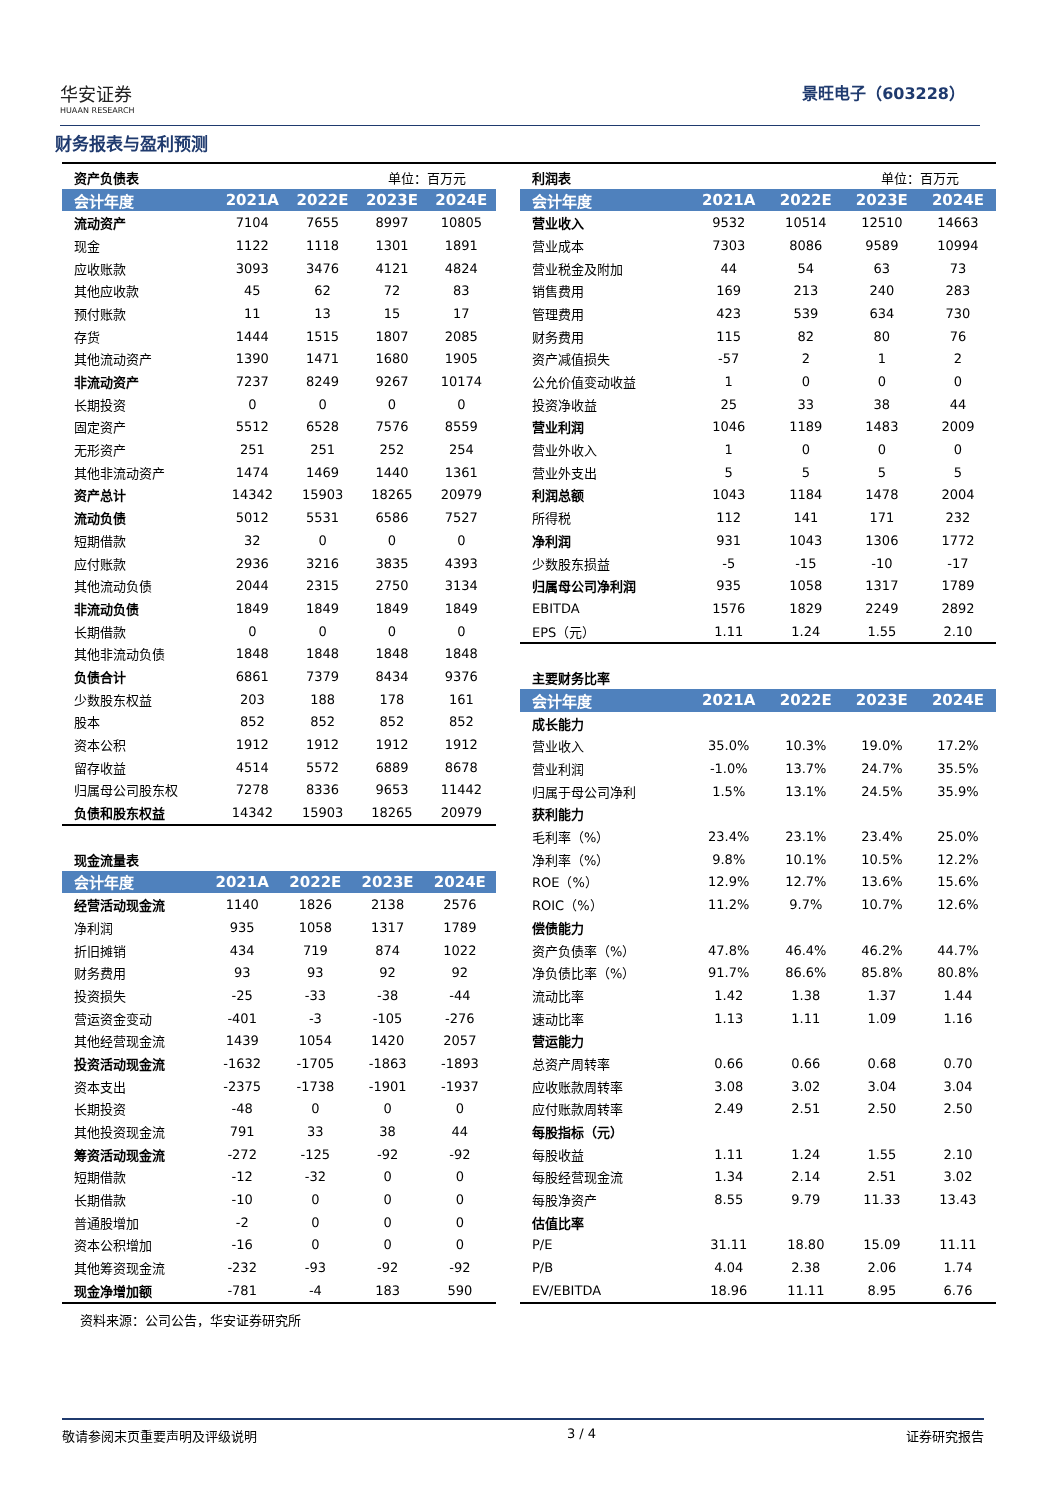华安证券
HUAAN RESEARCH
景旺电子（603228）
财务报表与盈利预测
| 资产负债表 | | | 单位：百万元 | |
| 会计年度 | 2021A | 2022E | 2023E | 2024E |
| 流动资产 | 7104 | 7655 | 8997 | 10805 |
| 现金 | 1122 | 1118 | 1301 | 1891 |
| 应收账款 | 3093 | 3476 | 4121 | 4824 |
| 其他应收款 | 45 | 62 | 72 | 83 |
| 预付账款 | 11 | 13 | 15 | 17 |
| 存货 | 1444 | 1515 | 1807 | 2085 |
| 其他流动资产 | 1390 | 1471 | 1680 | 1905 |
| 非流动资产 | 7237 | 8249 | 9267 | 10174 |
| 长期投资 | 0 | 0 | 0 | 0 |
| 固定资产 | 5512 | 6528 | 7576 | 8559 |
| 无形资产 | 251 | 251 | 252 | 254 |
| 其他非流动资产 | 1474 | 1469 | 1440 | 1361 |
| 资产总计 | 14342 | 15903 | 18265 | 20979 |
| 流动负债 | 5012 | 5531 | 6586 | 7527 |
| 短期借款 | 32 | 0 | 0 | 0 |
| 应付账款 | 2936 | 3216 | 3835 | 4393 |
| 其他流动负债 | 2044 | 2315 | 2750 | 3134 |
| 非流动负债 | 1849 | 1849 | 1849 | 1849 |
| 长期借款 | 0 | 0 | 0 | 0 |
| 其他非流动负债 | 1848 | 1848 | 1848 | 1848 |
| 负债合计 | 6861 | 7379 | 8434 | 9376 |
| 少数股东权益 | 203 | 188 | 178 | 161 |
| 股本 | 852 | 852 | 852 | 852 |
| 资本公积 | 1912 | 1912 | 1912 | 1912 |
| 留存收益 | 4514 | 5572 | 6889 | 8678 |
| 归属母公司股东权 | 7278 | 8336 | 9653 | 11442 |
| 负债和股东权益 | 14342 | 15903 | 18265 | 20979 |
| 现金流量表 | | | | |
| 会计年度 | 2021A | 2022E | 2023E | 2024E |
| 经营活动现金流 | 1140 | 1826 | 2138 | 2576 |
| 净利润 | 935 | 1058 | 1317 | 1789 |
| 折旧摊销 | 434 | 719 | 874 | 1022 |
| 财务费用 | 93 | 93 | 92 | 92 |
| 投资损失 | -25 | -33 | -38 | -44 |
| 营运资金变动 | -401 | -3 | -105 | -276 |
| 其他经营现金流 | 1439 | 1054 | 1420 | 2057 |
| 投资活动现金流 | -1632 | -1705 | -1863 | -1893 |
| 资本支出 | -2375 | -1738 | -1901 | -1937 |
| 长期投资 | -48 | 0 | 0 | 0 |
| 其他投资现金流 | 791 | 33 | 38 | 44 |
| 筹资活动现金流 | -272 | -125 | -92 | -92 |
| 短期借款 | -12 | -32 | 0 | 0 |
| 长期借款 | -10 | 0 | 0 | 0 |
| 普通股增加 | -2 | 0 | 0 | 0 |
| 资本公积增加 | -16 | 0 | 0 | 0 |
| 其他筹资现金流 | -232 | -93 | -92 | -92 |
| 现金净增加额 | -781 | -4 | 183 | 590 |
资料来源：公司公告，华安证券研究所
| 利润表 | | | 单位：百万元 | |
| 会计年度 | 2021A | 2022E | 2023E | 2024E |
| 营业收入 | 9532 | 10514 | 12510 | 14663 |
| 营业成本 | 7303 | 8086 | 9589 | 10994 |
| 营业税金及附加 | 44 | 54 | 63 | 73 |
| 销售费用 | 169 | 213 | 240 | 283 |
| 管理费用 | 423 | 539 | 634 | 730 |
| 财务费用 | 115 | 82 | 80 | 76 |
| 资产减值损失 | -57 | 2 | 1 | 2 |
| 公允价值变动收益 | 1 | 0 | 0 | 0 |
| 投资净收益 | 25 | 33 | 38 | 44 |
| 营业利润 | 1046 | 1189 | 1483 | 2009 |
| 营业外收入 | 1 | 0 | 0 | 0 |
| 营业外支出 | 5 | 5 | 5 | 5 |
| 利润总额 | 1043 | 1184 | 1478 | 2004 |
| 所得税 | 112 | 141 | 171 | 232 |
| 净利润 | 931 | 1043 | 1306 | 1772 |
| 少数股东损益 | -5 | -15 | -10 | -17 |
| 归属母公司净利润 | 935 | 1058 | 1317 | 1789 |
| EBITDA | 1576 | 1829 | 2249 | 2892 |
| EPS（元） | 1.11 | 1.24 | 1.55 | 2.10 |
| 主要财务比率 | | | | |
| 会计年度 | 2021A | 2022E | 2023E | 2024E |
| 成长能力 | | | | |
| 营业收入 | 35.0% | 10.3% | 19.0% | 17.2% |
| 营业利润 | -1.0% | 13.7% | 24.7% | 35.5% |
| 归属于母公司净利 | 1.5% | 13.1% | 24.5% | 35.9% |
| 获利能力 | | | | |
| 毛利率（%） | 23.4% | 23.1% | 23.4% | 25.0% |
| 净利率（%） | 9.8% | 10.1% | 10.5% | 12.2% |
| ROE（%） | 12.9% | 12.7% | 13.6% | 15.6% |
| ROIC（%） | 11.2% | 9.7% | 10.7% | 12.6% |
| 偿债能力 | | | | |
| 资产负债率（%） | 47.8% | 46.4% | 46.2% | 44.7% |
| 净负债比率（%） | 91.7% | 86.6% | 85.8% | 80.8% |
| 流动比率 | 1.42 | 1.38 | 1.37 | 1.44 |
| 速动比率 | 1.13 | 1.11 | 1.09 | 1.16 |
| 营运能力 | | | | |
| 总资产周转率 | 0.66 | 0.66 | 0.68 | 0.70 |
| 应收账款周转率 | 3.08 | 3.02 | 3.04 | 3.04 |
| 应付账款周转率 | 2.49 | 2.51 | 2.50 | 2.50 |
| 每股指标（元） | | | | |
| 每股收益 | 1.11 | 1.24 | 1.55 | 2.10 |
| 每股经营现金流 | 1.34 | 2.14 | 2.51 | 3.02 |
| 每股净资产 | 8.55 | 9.79 | 11.33 | 13.43 |
| 估值比率 | | | | |
| P/E | 31.11 | 18.80 | 15.09 | 11.11 |
| P/B | 4.04 | 2.38 | 2.06 | 1.74 |
| EV/EBITDA | 18.96 | 11.11 | 8.95 | 6.76 |
敬请参阅末页重要声明及评级说明 3 / 4 证券研究报告